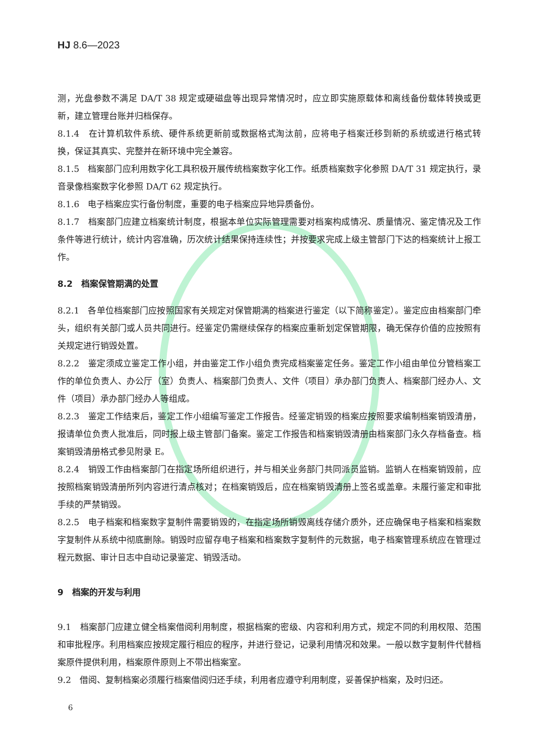HJ 8.6—2023
测，光盘参数不满足 DA/T 38 规定或硬磁盘等出现异常情况时，应立即实施原载体和离线备份载体转换或更新，建立管理台账并归档保存。
8.1.4　在计算机软件系统、硬件系统更新前或数据格式淘汰前，应将电子档案迁移到新的系统或进行格式转换，保证其真实、完整并在新环境中完全兼容。
8.1.5　档案部门应利用数字化工具积极开展传统档案数字化工作。纸质档案数字化参照 DA/T 31 规定执行，录音录像档案数字化参照 DA/T 62 规定执行。
8.1.6　电子档案应实行备份制度，重要的电子档案应异地异质备份。
8.1.7　档案部门应建立档案统计制度，根据本单位实际管理需要对档案构成情况、质量情况、鉴定情况及工作条件等进行统计，统计内容准确，历次统计结果保持连续性；并按要求完成上级主管部门下达的档案统计上报工作。
8.2　档案保管期满的处置
8.2.1　各单位档案部门应按照国家有关规定对保管期满的档案进行鉴定（以下简称鉴定）。鉴定应由档案部门牵头，组织有关部门或人员共同进行。经鉴定仍需继续保存的档案应重新划定保管期限，确无保存价值的应按照有关规定进行销毁处置。
8.2.2　鉴定须成立鉴定工作小组，并由鉴定工作小组负责完成档案鉴定任务。鉴定工作小组由单位分管档案工作的单位负责人、办公厅（室）负责人、档案部门负责人、文件（项目）承办部门负责人、档案部门经办人、文件（项目）承办部门经办人等组成。
8.2.3　鉴定工作结束后，鉴定工作小组编写鉴定工作报告。经鉴定销毁的档案应按照要求编制档案销毁清册，报请单位负责人批准后，同时报上级主管部门备案。鉴定工作报告和档案销毁清册由档案部门永久存档备查。档案销毁清册格式参见附录 E。
8.2.4　销毁工作由档案部门在指定场所组织进行，并与相关业务部门共同派员监销。监销人在档案销毁前，应按照档案销毁清册所列内容进行清点核对；在档案销毁后，应在档案销毁清册上签名或盖章。未履行鉴定和审批手续的严禁销毁。
8.2.5　电子档案和档案数字复制件需要销毁的，在指定场所销毁离线存储介质外，还应确保电子档案和档案数字复制件从系统中彻底删除。销毁时应留存电子档案和档案数字复制件的元数据，电子档案管理系统应在管理过程元数据、审计日志中自动记录鉴定、销毁活动。
9　档案的开发与利用
9.1　档案部门应建立健全档案借阅利用制度，根据档案的密级、内容和利用方式，规定不同的利用权限、范围和审批程序。利用档案应按规定履行相应的程序，并进行登记，记录利用情况和效果。一般以数字复制件代替档案原件提供利用，档案原件原则上不带出档案室。
9.2　借阅、复制档案必须履行档案借阅归还手续，利用者应遵守利用制度，妥善保护档案，及时归还。
6